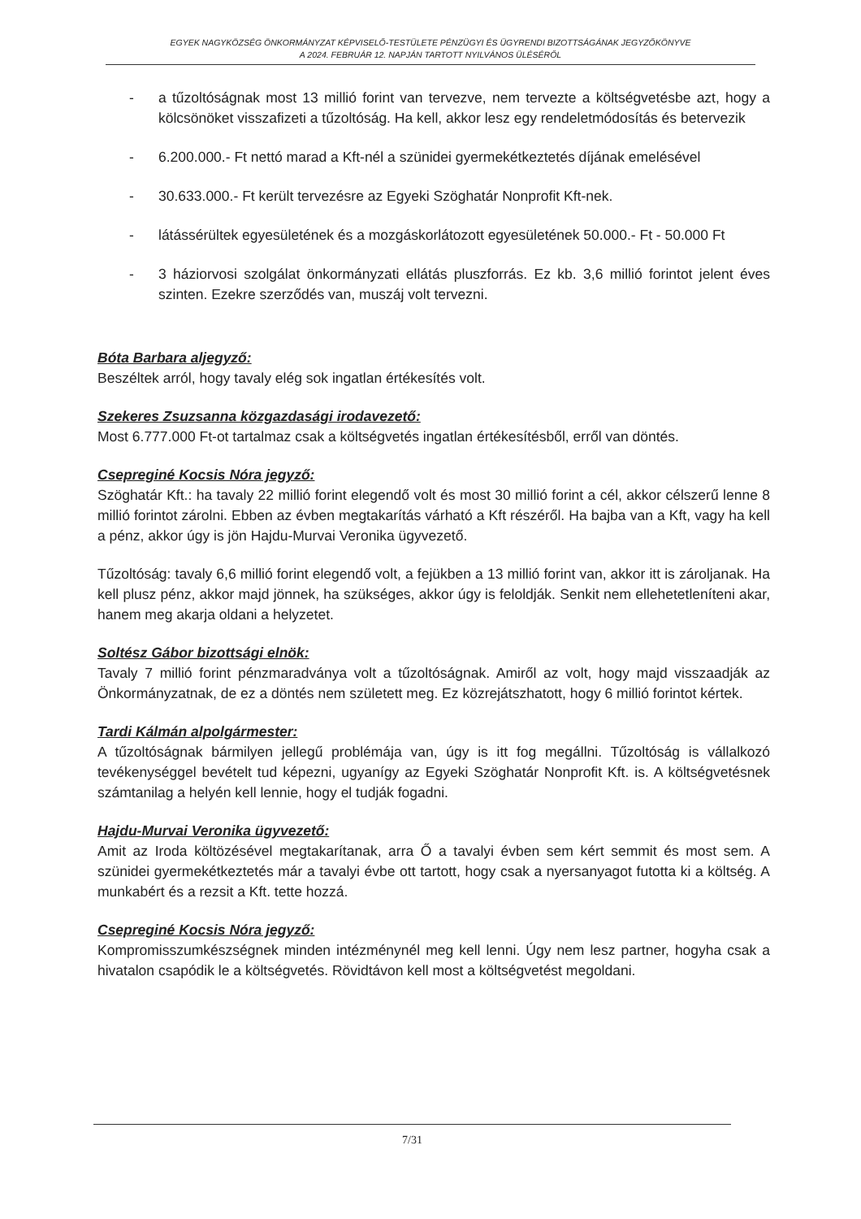EGYEK NAGYKÖZSÉG ÖNKORMÁNYZAT KÉPVISELŐ-TESTÜLETE PÉNZÜGYI ÉS ÜGYRENDI BIZOTTSÁGÁNAK JEGYZŐKÖNYVE
A 2024. FEBRUÁR 12. NAPJÁN TARTOTT NYILVÁNOS ÜLÉSÉRŐL
- a tűzoltóságnak most 13 millió forint van tervezve, nem tervezte a költségvetésbe azt, hogy a kölcsönöket visszafizeti a tűzoltóság. Ha kell, akkor lesz egy rendeletmódosítás és betervezik
- 6.200.000.- Ft nettó marad a Kft-nél a szünidei gyermekétkeztetés díjának emelésével
- 30.633.000.- Ft került tervezésre az Egyeki Szöghatár Nonprofit Kft-nek.
- látássérültek egyesületének és a mozgáskorlátozott egyesületének 50.000.- Ft - 50.000 Ft
- 3 háziorvosi szolgálat önkormányzati ellátás pluszforrás. Ez kb. 3,6 millió forintot jelent éves szinten. Ezekre szerződés van, muszáj volt tervezni.
Bóta Barbara aljegyző:
Beszéltek arról, hogy tavaly elég sok ingatlan értékesítés volt.
Szekeres Zsuzsanna közgazdasági irodavezető:
Most 6.777.000 Ft-ot tartalmaz csak a költségvetés ingatlan értékesítésből, erről van döntés.
Csepreginé Kocsis Nóra jegyző:
Szöghatár Kft.: ha tavaly 22 millió forint elegendő volt és most 30 millió forint a cél, akkor célszerű lenne 8 millió forintot zárolni. Ebben az évben megtakarítás várható a Kft részéről. Ha bajba van a Kft, vagy ha kell a pénz, akkor úgy is jön Hajdu-Murvai Veronika ügyvezető.
Tűzoltóság: tavaly 6,6 millió forint elegendő volt, a fejükben a 13 millió forint van, akkor itt is zároljanak. Ha kell plusz pénz, akkor majd jönnek, ha szükséges, akkor úgy is feloldják. Senkit nem ellehetetleníteni akar, hanem meg akarja oldani a helyzetet.
Soltész Gábor bizottsági elnök:
Tavaly 7 millió forint pénzmaradványa volt a tűzoltóságnak. Amiről az volt, hogy majd visszaadják az Önkormányzatnak, de ez a döntés nem született meg. Ez közrejátszhatott, hogy 6 millió forintot kértek.
Tardi Kálmán alpolgármester:
A tűzoltóságnak bármilyen jellegű problémája van, úgy is itt fog megállni. Tűzoltóság is vállalkozó tevékenységgel bevételt tud képezni, ugyanígy az Egyeki Szöghatár Nonprofit Kft. is. A költségvetésnek számtanilag a helyén kell lennie, hogy el tudják fogadni.
Hajdu-Murvai Veronika ügyvezető:
Amit az Iroda költözésével megtakarítanak, arra Ő a tavalyi évben sem kért semmit és most sem. A szünidei gyermekétkeztetés már a tavalyi évbe ott tartott, hogy csak a nyersanyagot futotta ki a költség. A munkabért és a rezsit a Kft. tette hozzá.
Csepreginé Kocsis Nóra jegyző:
Kompromisszumkészségnek minden intézménynél meg kell lenni. Úgy nem lesz partner, hogyha csak a hivatalon csapódik le a költségvetés. Rövidtávon kell most a költségvetést megoldani.
7/31